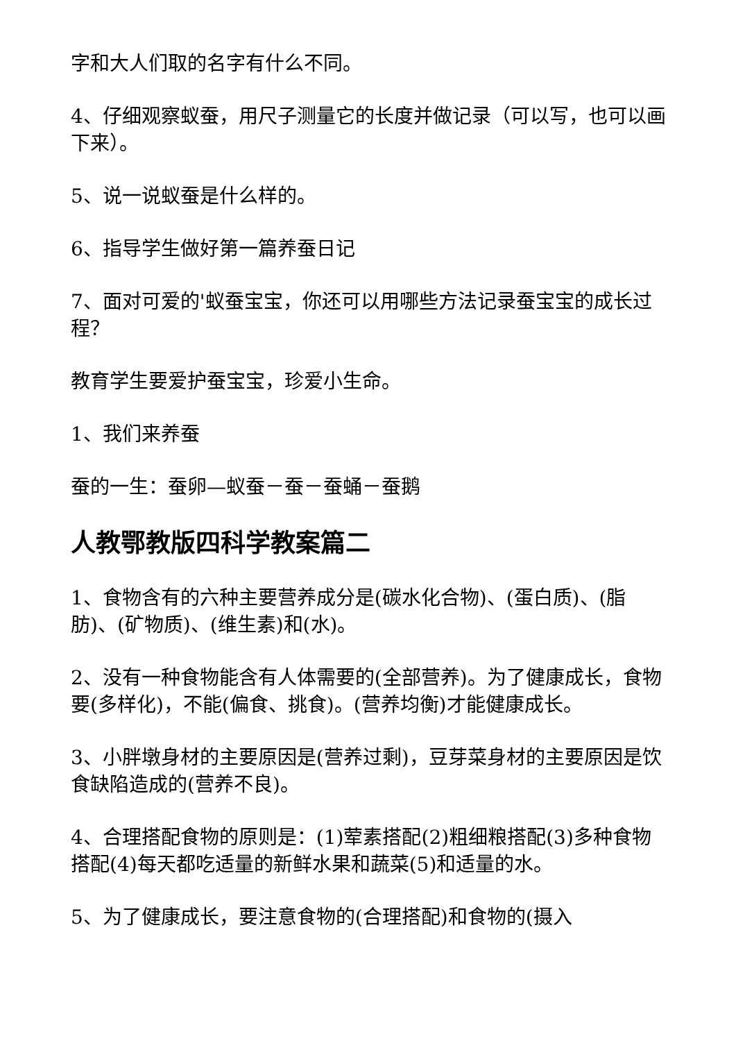字和大人们取的名字有什么不同。
4、仔细观察蚁蚕，用尺子测量它的长度并做记录（可以写，也可以画下来）。
5、说一说蚁蚕是什么样的。
6、指导学生做好第一篇养蚕日记
7、面对可爱的'蚁蚕宝宝，你还可以用哪些方法记录蚕宝宝的成长过程？
教育学生要爱护蚕宝宝，珍爱小生命。
1、我们来养蚕
蚕的一生：蚕卵—蚁蚕－蚕－蚕蛹－蚕鹅
人教鄂教版四科学教案篇二
1、食物含有的六种主要营养成分是(碳水化合物)、(蛋白质)、(脂肪)、(矿物质)、(维生素)和(水)。
2、没有一种食物能含有人体需要的(全部营养)。为了健康成长，食物要(多样化)，不能(偏食、挑食)。(营养均衡)才能健康成长。
3、小胖墩身材的主要原因是(营养过剩)，豆芽菜身材的主要原因是饮食缺陷造成的(营养不良)。
4、合理搭配食物的原则是：(1)荤素搭配(2)粗细粮搭配(3)多种食物搭配(4)每天都吃适量的新鲜水果和蔬菜(5)和适量的水。
5、为了健康成长，要注意食物的(合理搭配)和食物的(摄入